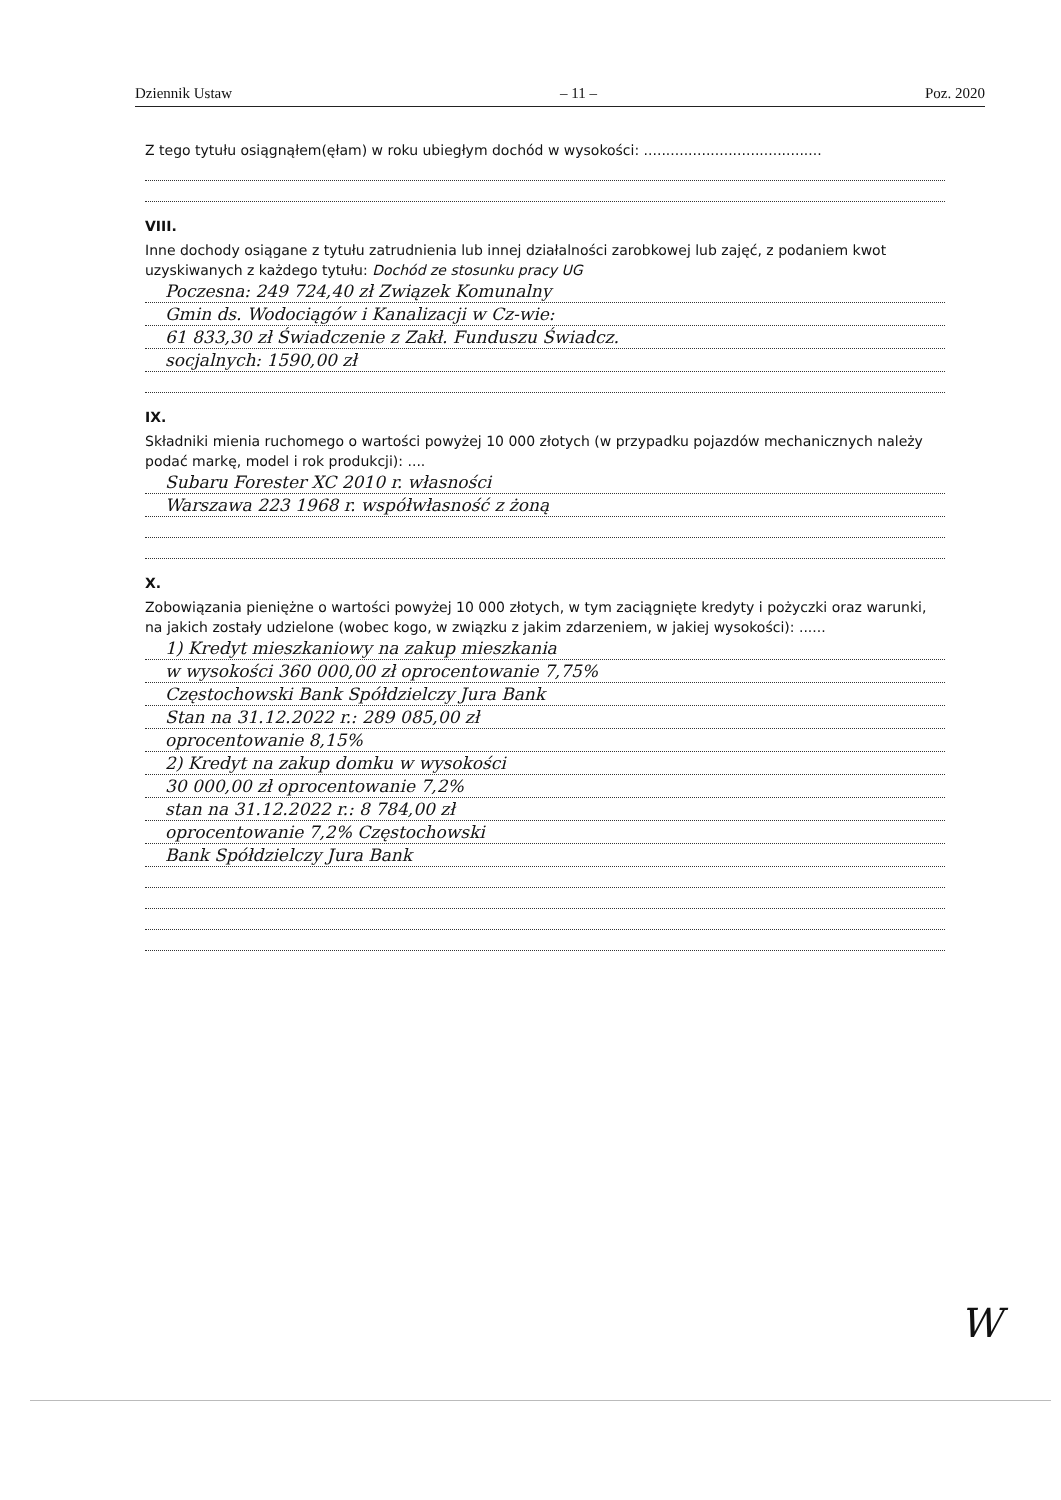Dziennik Ustaw – 11 – Poz. 2020
Z tego tytułu osiągnąłem(ęłam) w roku ubiegłym dochód w wysokości: ........................................
VIII.
Inne dochody osiągane z tytułu zatrudnienia lub innej działalności zarobkowej lub zajęć, z podaniem kwot uzyskiwanych z każdego tytułu: Dochód ze stosunku pracy UG
Poczesna: 249 724,40 zł Związek Komunalny
Gmin ds. Wodociągów i Kanalizacji w Cz-wie:
61 833,30 zł Świadczenie z Zakł. Funduszu Świadcz.
socjalnych: 1590,00 zł
IX.
Składniki mienia ruchomego o wartości powyżej 10 000 złotych (w przypadku pojazdów mechanicznych należy podać markę, model i rok produkcji): ....
Subaru Forester XC 2010 r. własności
Warszawa 223 1968 r. współwłasność z żoną
X.
Zobowiązania pieniężne o wartości powyżej 10 000 złotych, w tym zaciągnięte kredyty i pożyczki oraz warunki, na jakich zostały udzielone (wobec kogo, w związku z jakim zdarzeniem, w jakiej wysokości): ......
1) Kredyt mieszkaniowy na zakup mieszkania
w wysokości 360 000,00 zł oprocentowanie 7,75%
Częstochowski Bank Spółdzielczy Jura Bank
Stan na 31.12.2022 r.: 289 085,00 zł
oprocentowanie 8,15%
2) Kredyt na zakup domku w wysokości
30 000,00 zł oprocentowanie 7,2%
stan na 31.12.2022 r.: 8 784,00 zł
oprocentowanie 7,2% Częstochowski
Bank Spółdzielczy Jura Bank
W